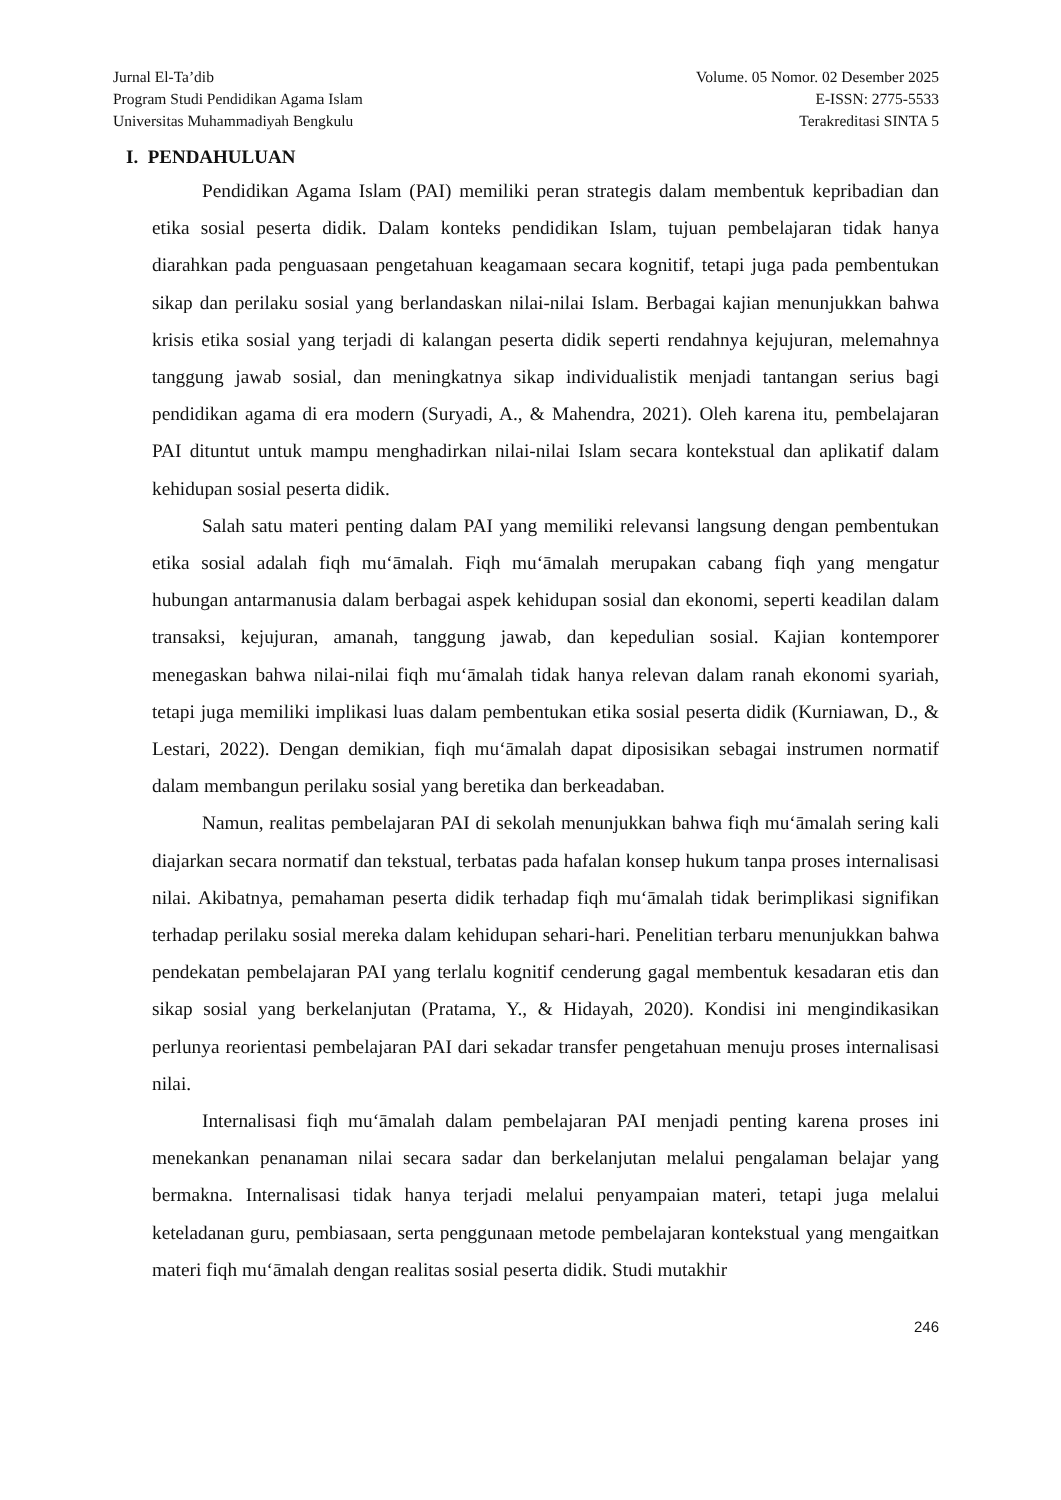Jurnal El-Ta’dib
Program Studi Pendidikan Agama Islam
Universitas Muhammadiyah Bengkulu
Volume. 05 Nomor. 02 Desember 2025
E-ISSN: 2775-5533
Terakreditasi SINTA 5
I. PENDAHULUAN
Pendidikan Agama Islam (PAI) memiliki peran strategis dalam membentuk kepribadian dan etika sosial peserta didik. Dalam konteks pendidikan Islam, tujuan pembelajaran tidak hanya diarahkan pada penguasaan pengetahuan keagamaan secara kognitif, tetapi juga pada pembentukan sikap dan perilaku sosial yang berlandaskan nilai-nilai Islam. Berbagai kajian menunjukkan bahwa krisis etika sosial yang terjadi di kalangan peserta didik seperti rendahnya kejujuran, melemahnya tanggung jawab sosial, dan meningkatnya sikap individualistik menjadi tantangan serius bagi pendidikan agama di era modern (Suryadi, A., & Mahendra, 2021). Oleh karena itu, pembelajaran PAI dituntut untuk mampu menghadirkan nilai-nilai Islam secara kontekstual dan aplikatif dalam kehidupan sosial peserta didik.
Salah satu materi penting dalam PAI yang memiliki relevansi langsung dengan pembentukan etika sosial adalah fiqh muʻāmalah. Fiqh muʻāmalah merupakan cabang fiqh yang mengatur hubungan antarmanusia dalam berbagai aspek kehidupan sosial dan ekonomi, seperti keadilan dalam transaksi, kejujuran, amanah, tanggung jawab, dan kepedulian sosial. Kajian kontemporer menegaskan bahwa nilai-nilai fiqh muʻāmalah tidak hanya relevan dalam ranah ekonomi syariah, tetapi juga memiliki implikasi luas dalam pembentukan etika sosial peserta didik (Kurniawan, D., & Lestari, 2022). Dengan demikian, fiqh muʻāmalah dapat diposisikan sebagai instrumen normatif dalam membangun perilaku sosial yang beretika dan berkeadaban.
Namun, realitas pembelajaran PAI di sekolah menunjukkan bahwa fiqh muʻāmalah sering kali diajarkan secara normatif dan tekstual, terbatas pada hafalan konsep hukum tanpa proses internalisasi nilai. Akibatnya, pemahaman peserta didik terhadap fiqh muʻāmalah tidak berimplikasi signifikan terhadap perilaku sosial mereka dalam kehidupan sehari-hari. Penelitian terbaru menunjukkan bahwa pendekatan pembelajaran PAI yang terlalu kognitif cenderung gagal membentuk kesadaran etis dan sikap sosial yang berkelanjutan (Pratama, Y., & Hidayah, 2020). Kondisi ini mengindikasikan perlunya reorientasi pembelajaran PAI dari sekadar transfer pengetahuan menuju proses internalisasi nilai.
Internalisasi fiqh muʻāmalah dalam pembelajaran PAI menjadi penting karena proses ini menekankan penanaman nilai secara sadar dan berkelanjutan melalui pengalaman belajar yang bermakna. Internalisasi tidak hanya terjadi melalui penyampaian materi, tetapi juga melalui keteladanan guru, pembiasaan, serta penggunaan metode pembelajaran kontekstual yang mengaitkan materi fiqh muʻāmalah dengan realitas sosial peserta didik. Studi mutakhir
246